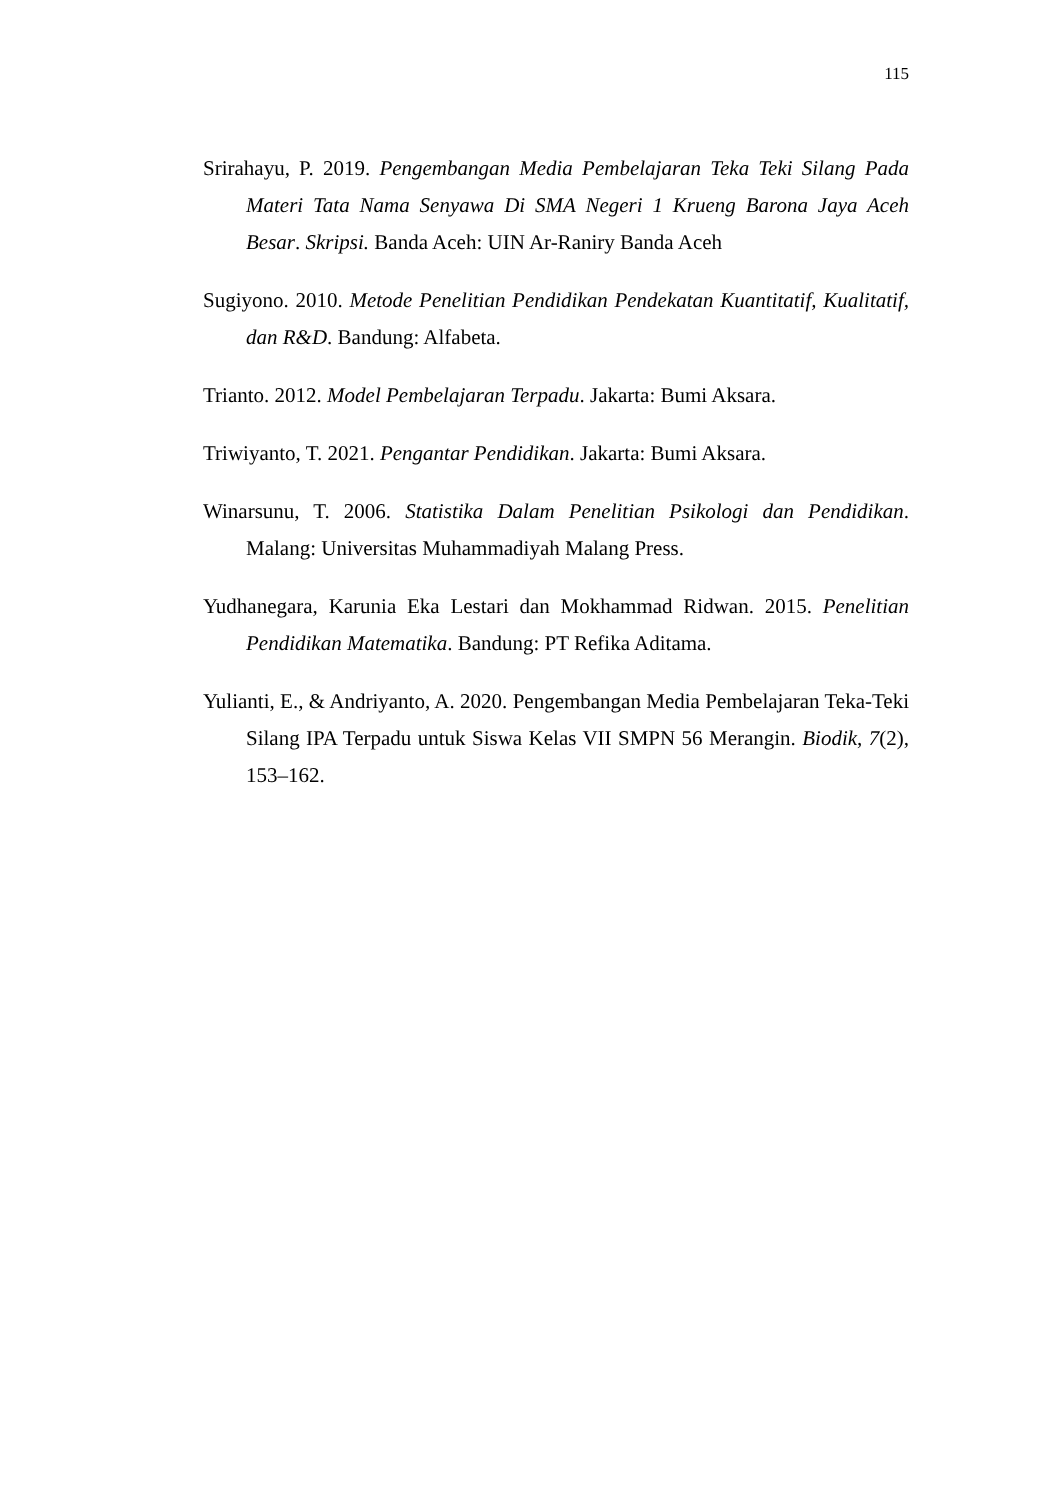115
Srirahayu, P. 2019. Pengembangan Media Pembelajaran Teka Teki Silang Pada Materi Tata Nama Senyawa Di SMA Negeri 1 Krueng Barona Jaya Aceh Besar. Skripsi. Banda Aceh: UIN Ar-Raniry Banda Aceh
Sugiyono. 2010. Metode Penelitian Pendidikan Pendekatan Kuantitatif, Kualitatif, dan R&D. Bandung: Alfabeta.
Trianto. 2012. Model Pembelajaran Terpadu. Jakarta: Bumi Aksara.
Triwiyanto, T. 2021. Pengantar Pendidikan. Jakarta: Bumi Aksara.
Winarsunu, T. 2006. Statistika Dalam Penelitian Psikologi dan Pendidikan. Malang: Universitas Muhammadiyah Malang Press.
Yudhanegara, Karunia Eka Lestari dan Mokhammad Ridwan. 2015. Penelitian Pendidikan Matematika. Bandung: PT Refika Aditama.
Yulianti, E., & Andriyanto, A. 2020. Pengembangan Media Pembelajaran Teka-Teki Silang IPA Terpadu untuk Siswa Kelas VII SMPN 56 Merangin. Biodik, 7(2), 153–162.